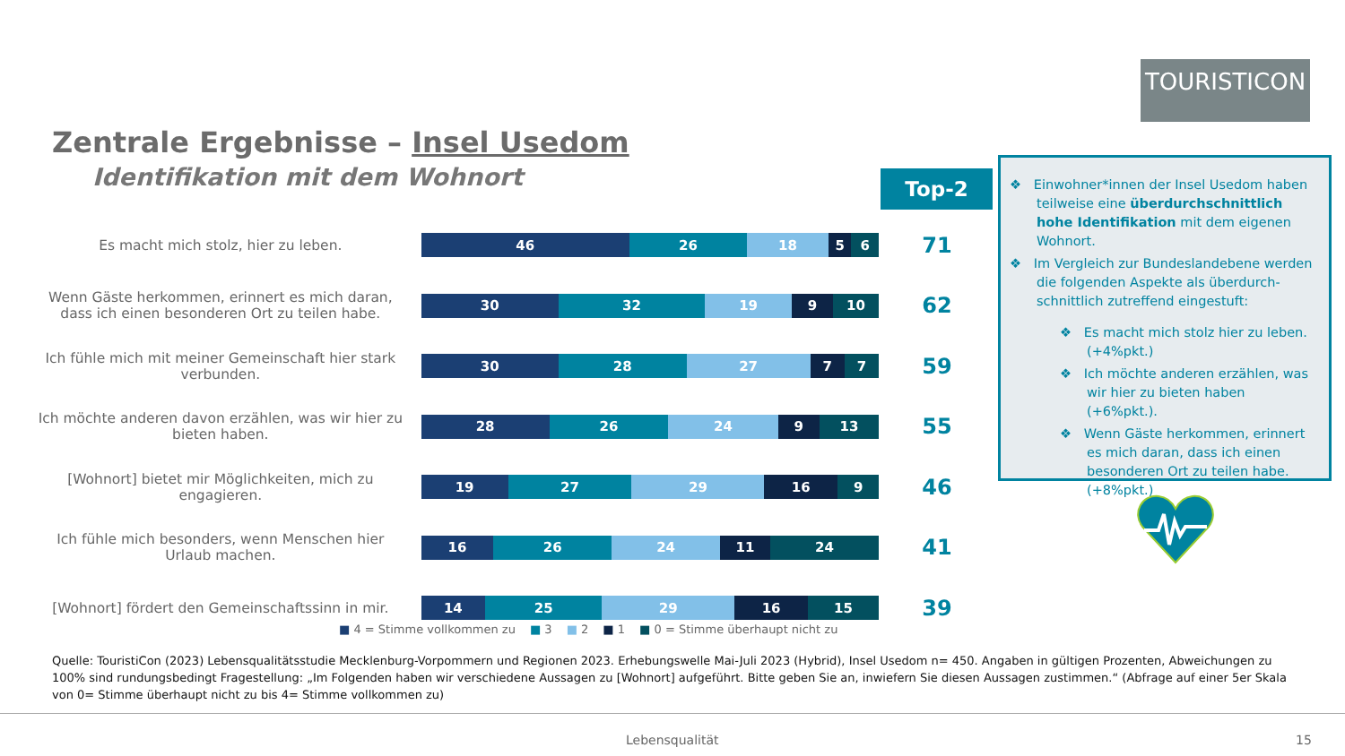TOURISTICON
Zentrale Ergebnisse – Insel Usedom
Identifikation mit dem Wohnort Top-2
Es macht mich stolz, hier zu leben.
46 26 18 5 6
71
Wenn Gäste herkommen, erinnert es mich daran, dass ich einen besonderen Ort zu teilen habe.
30 32 19 9 10
62
Ich fühle mich mit meiner Gemeinschaft hier stark verbunden.
30 28 27 7 7
59
Ich möchte anderen davon erzählen, was wir hier zu bieten haben.
28 26 24 9 13
55
[Wohnort] bietet mir Möglichkeiten, mich zu engagieren.
19 27 29 16 9
46
Ich fühle mich besonders, wenn Menschen hier Urlaub machen.
16 26 24 11 24
41
[Wohnort] fördert den Gemeinschaftssinn in mir.
14 25 29 16 15
39
❖ Einwohner*innen der Insel Usedom haben teilweise eine überdurchschnittlich hohe Identifikation mit dem eigenen Wohnort.
❖ Im Vergleich zur Bundeslandebene werden die folgenden Aspekte als überdurch-schnittlich zutreffend eingestuft:
❖ Es macht mich stolz hier zu leben. (+4%pkt.)
❖ Ich möchte anderen erzählen, was wir hier zu bieten haben (+6%pkt.).
❖ Wenn Gäste herkommen, erinnert es mich daran, dass ich einen besonderen Ort zu teilen habe. (+8%pkt.)
■ 4 = Stimme vollkommen zu ■ 3 ■ 2 ■ 1 ■ 0 = Stimme überhaupt nicht zu
Quelle: TouristiCon (2023) Lebensqualitätsstudie Mecklenburg-Vorpommern und Regionen 2023. Erhebungswelle Mai-Juli 2023 (Hybrid), Insel Usedom n= 450. Angaben in gültigen Prozenten, Abweichungen zu 100% sind rundungsbedingt Fragestellung: „Im Folgenden haben wir verschiedene Aussagen zu [Wohnort] aufgeführt. Bitte geben Sie an, inwiefern Sie diesen Aussagen zustimmen.“ (Abfrage auf einer 5er Skala von 0= Stimme überhaupt nicht zu bis 4= Stimme vollkommen zu)
Lebensqualität 15